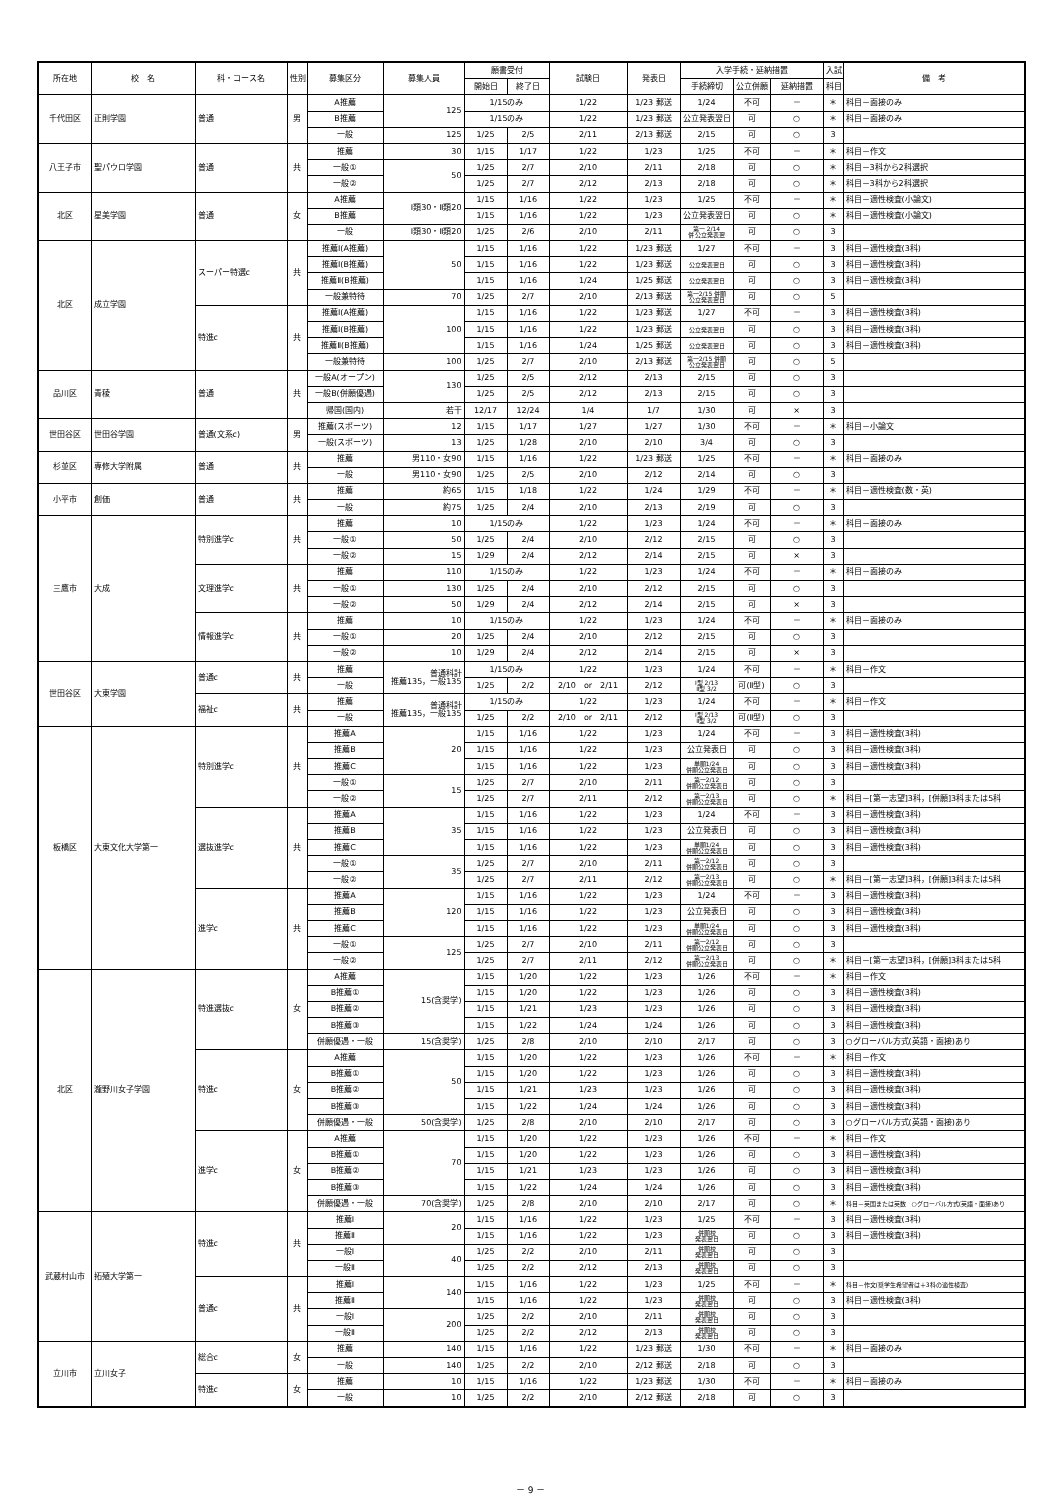| 所在地 | 校 名 | 科・コース名 | 性別 | 募集区分 | 募集人員 | 願書受付 | | 試験日 | 発表日 | 入学手続・延納措置 | | | 入試 | 備 考 |
| --- | --- | --- | --- | --- | --- | --- | --- | --- | --- | --- | --- | --- | --- | --- |
| | | | | | | 開始日 | 終了日 | | | 手続締切 | 公立併願 | 延納措置 | 科目 | |
| 千代田区 | 正則学園 | 普通 | 男 | A推薦 | 125 | 1/15のみ | | 1/22 | 1/23 郵送 | 1/24 | 不可 | － | ＊ | 科目－面接のみ |
| | | | | B推薦 | | 1/15のみ | | 1/22 | 1/23 郵送 | 公立発表翌日 | 可 | ○ | ＊ | 科目－面接のみ |
| | | | | 一般 | 125 | 1/25 | 2/5 | 2/11 | 2/13 郵送 | 2/15 | 可 | ○ | 3 | |
| 八王子市 | 聖パウロ学園 | 普通 | 共 | 推薦 | 30 | 1/15 | 1/17 | 1/22 | 1/23 | 1/25 | 不可 | － | ＊ | 科目－作文 |
| | | | | 一般① | 50 | 1/25 | 2/7 | 2/10 | 2/11 | 2/18 | 可 | ○ | ＊ | 科目－3科から2科選択 |
| | | | | 一般② | | 1/25 | 2/7 | 2/12 | 2/13 | 2/18 | 可 | ○ | ＊ | 科目－3科から2科選択 |
| 北区 | 星美学園 | 普通 | 女 | A推薦 | Ⅰ類30・Ⅱ類20 | 1/15 | 1/16 | 1/22 | 1/23 | 1/25 | 不可 | － | ＊ | 科目－適性検査(小論文) |
| | | | | B推薦 | | 1/15 | 1/16 | 1/22 | 1/23 | 公立発表翌日 | 可 | ○ | ＊ | 科目－適性検査(小論文) |
| | | | | 一般 | Ⅰ類30・Ⅱ類20 | 1/25 | 2/6 | 2/10 | 2/11 | 第一 2/14 併 公立発表翌 | 可 | ○ | 3 | |
| 北区 | 成立学園 | スーパー特選c | 共 | 推薦Ⅰ(A推薦) | 50 | 1/15 | 1/16 | 1/22 | 1/23 郵送 | 1/27 | 不可 | － | 3 | 科目－適性検査(3科) |
| | | | | 推薦Ⅰ(B推薦) | | 1/15 | 1/16 | 1/22 | 1/23 郵送 | 公立発表翌日 | 可 | ○ | 3 | 科目－適性検査(3科) |
| | | | | 推薦Ⅱ(B推薦) | | 1/15 | 1/16 | 1/24 | 1/25 郵送 | 公立発表翌日 | 可 | ○ | 3 | 科目－適性検査(3科) |
| | | | | 一般兼特待 | 70 | 1/25 | 2/7 | 2/10 | 2/13 郵送 | 第一2/15 併願 公立発表翌日 | 可 | ○ | 5 | |
| | | 特進c | 共 | 推薦Ⅰ(A推薦) | 100 | 1/15 | 1/16 | 1/22 | 1/23 郵送 | 1/27 | 不可 | － | 3 | 科目－適性検査(3科) |
| | | | | 推薦Ⅰ(B推薦) | | 1/15 | 1/16 | 1/22 | 1/23 郵送 | 公立発表翌日 | 可 | ○ | 3 | 科目－適性検査(3科) |
| | | | | 推薦Ⅱ(B推薦) | | 1/15 | 1/16 | 1/24 | 1/25 郵送 | 公立発表翌日 | 可 | ○ | 3 | 科目－適性検査(3科) |
| | | | | 一般兼特待 | 100 | 1/25 | 2/7 | 2/10 | 2/13 郵送 | 第一2/15 併願 公立発表翌日 | 可 | ○ | 5 | |
| 品川区 | 青稜 | 普通 | 共 | 一般A(オープン) | 130 | 1/25 | 2/5 | 2/12 | 2/13 | 2/15 | 可 | ○ | 3 | |
| | | | | 一般B(併願優遇) | | 1/25 | 2/5 | 2/12 | 2/13 | 2/15 | 可 | ○ | 3 | |
| | | | | 帰国(国内) | 若干 | 12/17 | 12/24 | 1/4 | 1/7 | 1/30 | 可 | × | 3 | |
| 世田谷区 | 世田谷学園 | 普通(文系c) | 男 | 推薦(スポーツ) | 12 | 1/15 | 1/17 | 1/27 | 1/27 | 1/30 | 不可 | － | ＊ | 科目－小論文 |
| | | | | 一般(スポーツ) | 13 | 1/25 | 1/28 | 2/10 | 2/10 | 3/4 | 可 | ○ | 3 | |
| 杉並区 | 専修大学附属 | 普通 | 共 | 推薦 | 男110・女90 | 1/15 | 1/16 | 1/22 | 1/23 郵送 | 1/25 | 不可 | － | ＊ | 科目－面接のみ |
| | | | | 一般 | 男110・女90 | 1/25 | 2/5 | 2/10 | 2/12 | 2/14 | 可 | ○ | 3 | |
| 小平市 | 創価 | 普通 | 共 | 推薦 | 約65 | 1/15 | 1/18 | 1/22 | 1/24 | 1/29 | 不可 | － | ＊ | 科目－適性検査(数・英) |
| | | | | 一般 | 約75 | 1/25 | 2/4 | 2/10 | 2/13 | 2/19 | 可 | ○ | 3 | |
| 三鷹市 | 大成 | 特別進学c | 共 | 推薦 | 10 | 1/15のみ | | 1/22 | 1/23 | 1/24 | 不可 | － | ＊ | 科目－面接のみ |
| | | | | 一般① | 50 | 1/25 | 2/4 | 2/10 | 2/12 | 2/15 | 可 | ○ | 3 | |
| | | | | 一般② | 15 | 1/29 | 2/4 | 2/12 | 2/14 | 2/15 | 可 | × | 3 | |
| | | 文理進学c | 共 | 推薦 | 110 | 1/15のみ | | 1/22 | 1/23 | 1/24 | 不可 | － | ＊ | 科目－面接のみ |
| | | | | 一般① | 130 | 1/25 | 2/4 | 2/10 | 2/12 | 2/15 | 可 | ○ | 3 | |
| | | | | 一般② | 50 | 1/29 | 2/4 | 2/12 | 2/14 | 2/15 | 可 | × | 3 | |
| | | 情報進学c | 共 | 推薦 | 10 | 1/15のみ | | 1/22 | 1/23 | 1/24 | 不可 | － | ＊ | 科目－面接のみ |
| | | | | 一般① | 20 | 1/25 | 2/4 | 2/10 | 2/12 | 2/15 | 可 | ○ | 3 | |
| | | | | 一般② | 10 | 1/29 | 2/4 | 2/12 | 2/14 | 2/15 | 可 | × | 3 | |
| 世田谷区 | 大東学園 | 普通c | 共 | 推薦 | 普通科計 推薦135，一般135 | 1/15のみ | | 1/22 | 1/23 | 1/24 | 不可 | － | ＊ | 科目－作文 |
| | | | | 一般 | | 1/25 | 2/2 | 2/10 or 2/11 | 2/12 | Ⅰ型 2/13 Ⅱ型 3/2 | 可(Ⅱ型) | ○ | 3 | |
| | | 福祉c | 共 | 推薦 | 普通科計 推薦135，一般135 | 1/15のみ | | 1/22 | 1/23 | 1/24 | 不可 | － | ＊ | 科目－作文 |
| | | | | 一般 | | 1/25 | 2/2 | 2/10 or 2/11 | 2/12 | Ⅰ型 2/13 Ⅱ型 3/2 | 可(Ⅱ型) | ○ | 3 | |
| 板橋区 | 大東文化大学第一 | 特別進学c | 共 | 推薦A | 20 | 1/15 | 1/16 | 1/22 | 1/23 | 1/24 | 不可 | － | 3 | 科目－適性検査(3科) |
| | | | | 推薦B | | 1/15 | 1/16 | 1/22 | 1/23 | 公立発表日 | 可 | ○ | 3 | 科目－適性検査(3科) |
| | | | | 推薦C | | 1/15 | 1/16 | 1/22 | 1/23 | 単願1/24 併願公立発表日 | 可 | ○ | 3 | 科目－適性検査(3科) |
| | | | | 一般① | 15 | 1/25 | 2/7 | 2/10 | 2/11 | 第一2/12 併願公立発表日 | 可 | ○ | 3 | |
| | | | | 一般② | | 1/25 | 2/7 | 2/11 | 2/12 | 第一2/13 併願公立発表日 | 可 | ○ | ＊ | 科目－[第一志望]3科，[併願]3科または5科 |
| | | 選抜進学c | 共 | 推薦A | 35 | 1/15 | 1/16 | 1/22 | 1/23 | 1/24 | 不可 | － | 3 | 科目－適性検査(3科) |
| | | | | 推薦B | | 1/15 | 1/16 | 1/22 | 1/23 | 公立発表日 | 可 | ○ | 3 | 科目－適性検査(3科) |
| | | | | 推薦C | | 1/15 | 1/16 | 1/22 | 1/23 | 単願1/24 併願公立発表日 | 可 | ○ | 3 | 科目－適性検査(3科) |
| | | | | 一般① | 35 | 1/25 | 2/7 | 2/10 | 2/11 | 第一2/12 併願公立発表日 | 可 | ○ | 3 | |
| | | | | 一般② | | 1/25 | 2/7 | 2/11 | 2/12 | 第一2/13 併願公立発表日 | 可 | ○ | ＊ | 科目－[第一志望]3科，[併願]3科または5科 |
| | | 進学c | 共 | 推薦A | 120 | 1/15 | 1/16 | 1/22 | 1/23 | 1/24 | 不可 | － | 3 | 科目－適性検査(3科) |
| | | | | 推薦B | | 1/15 | 1/16 | 1/22 | 1/23 | 公立発表日 | 可 | ○ | 3 | 科目－適性検査(3科) |
| | | | | 推薦C | | 1/15 | 1/16 | 1/22 | 1/23 | 単願1/24 併願公立発表日 | 可 | ○ | 3 | 科目－適性検査(3科) |
| | | | | 一般① | 125 | 1/25 | 2/7 | 2/10 | 2/11 | 第一2/12 併願公立発表日 | 可 | ○ | 3 | |
| | | | | 一般② | | 1/25 | 2/7 | 2/11 | 2/12 | 第一2/13 併願公立発表日 | 可 | ○ | ＊ | 科目－[第一志望]3科，[併願]3科または5科 |
| 北区 | 瀧野川女子学園 | 特進選抜c | 女 | A推薦 | 15(含奨学) | 1/15 | 1/20 | 1/22 | 1/23 | 1/26 | 不可 | － | ＊ | 科目－作文 |
| | | | | B推薦① | | 1/15 | 1/20 | 1/22 | 1/23 | 1/26 | 可 | ○ | 3 | 科目－適性検査(3科) |
| | | | | B推薦② | | 1/15 | 1/21 | 1/23 | 1/23 | 1/26 | 可 | ○ | 3 | 科目－適性検査(3科) |
| | | | | B推薦③ | | 1/15 | 1/22 | 1/24 | 1/24 | 1/26 | 可 | ○ | 3 | 科目－適性検査(3科) |
| | | | | 併願優遇・一般 | 15(含奨学) | 1/25 | 2/8 | 2/10 | 2/10 | 2/17 | 可 | ○ | 3 | ○グローバル方式(英語・面接)あり |
| | | 特進c | 女 | A推薦 | 50 | 1/15 | 1/20 | 1/22 | 1/23 | 1/26 | 不可 | － | ＊ | 科目－作文 |
| | | | | B推薦① | | 1/15 | 1/20 | 1/22 | 1/23 | 1/26 | 可 | ○ | 3 | 科目－適性検査(3科) |
| | | | | B推薦② | | 1/15 | 1/21 | 1/23 | 1/23 | 1/26 | 可 | ○ | 3 | 科目－適性検査(3科) |
| | | | | B推薦③ | | 1/15 | 1/22 | 1/24 | 1/24 | 1/26 | 可 | ○ | 3 | 科目－適性検査(3科) |
| | | | | 併願優遇・一般 | 50(含奨学) | 1/25 | 2/8 | 2/10 | 2/10 | 2/17 | 可 | ○ | 3 | ○グローバル方式(英語・面接)あり |
| | | 進学c | 女 | A推薦 | 70 | 1/15 | 1/20 | 1/22 | 1/23 | 1/26 | 不可 | － | ＊ | 科目－作文 |
| | | | | B推薦① | | 1/15 | 1/20 | 1/22 | 1/23 | 1/26 | 可 | ○ | 3 | 科目－適性検査(3科) |
| | | | | B推薦② | | 1/15 | 1/21 | 1/23 | 1/23 | 1/26 | 可 | ○ | 3 | 科目－適性検査(3科) |
| | | | | B推薦③ | | 1/15 | 1/22 | 1/24 | 1/24 | 1/26 | 可 | ○ | 3 | 科目－適性検査(3科) |
| | | | | 併願優遇・一般 | 70(含奨学) | 1/25 | 2/8 | 2/10 | 2/10 | 2/17 | 可 | ○ | ＊ | 科目－英国または英数 ○グローバル方式(英語・面接)あり |
| 武蔵村山市 | 拓殖大学第一 | 特進c | 共 | 推薦Ⅰ | 20 | 1/15 | 1/16 | 1/22 | 1/23 | 1/25 | 不可 | － | 3 | 科目－適性検査(3科) |
| | | | | 推薦Ⅱ | | 1/15 | 1/16 | 1/22 | 1/23 | 併願校 発表翌日 | 可 | ○ | 3 | 科目－適性検査(3科) |
| | | | | 一般Ⅰ | 40 | 1/25 | 2/2 | 2/10 | 2/11 | 併願校 発表翌日 | 可 | ○ | 3 | |
| | | | | 一般Ⅱ | | 1/25 | 2/2 | 2/12 | 2/13 | 併願校 発表翌日 | 可 | ○ | 3 | |
| | | 普通c | 共 | 推薦Ⅰ | 140 | 1/15 | 1/16 | 1/22 | 1/23 | 1/25 | 不可 | － | ＊ | 科目－作文(奨学生希望者は＋3科の適性検査) |
| | | | | 推薦Ⅱ | | 1/15 | 1/16 | 1/22 | 1/23 | 併願校 発表翌日 | 可 | ○ | 3 | 科目－適性検査(3科) |
| | | | | 一般Ⅰ | 200 | 1/25 | 2/2 | 2/10 | 2/11 | 併願校 発表翌日 | 可 | ○ | 3 | |
| | | | | 一般Ⅱ | | 1/25 | 2/2 | 2/12 | 2/13 | 併願校 発表翌日 | 可 | ○ | 3 | |
| 立川市 | 立川女子 | 総合c | 女 | 推薦 | 140 | 1/15 | 1/16 | 1/22 | 1/23 郵送 | 1/30 | 不可 | － | ＊ | 科目－面接のみ |
| | | | | 一般 | 140 | 1/25 | 2/2 | 2/10 | 2/12 郵送 | 2/18 | 可 | ○ | 3 | |
| | | 特進c | 女 | 推薦 | 10 | 1/15 | 1/16 | 1/22 | 1/23 郵送 | 1/30 | 不可 | － | ＊ | 科目－面接のみ |
| | | | | 一般 | 10 | 1/25 | 2/2 | 2/10 | 2/12 郵送 | 2/18 | 可 | ○ | 3 | |
－ 9 －